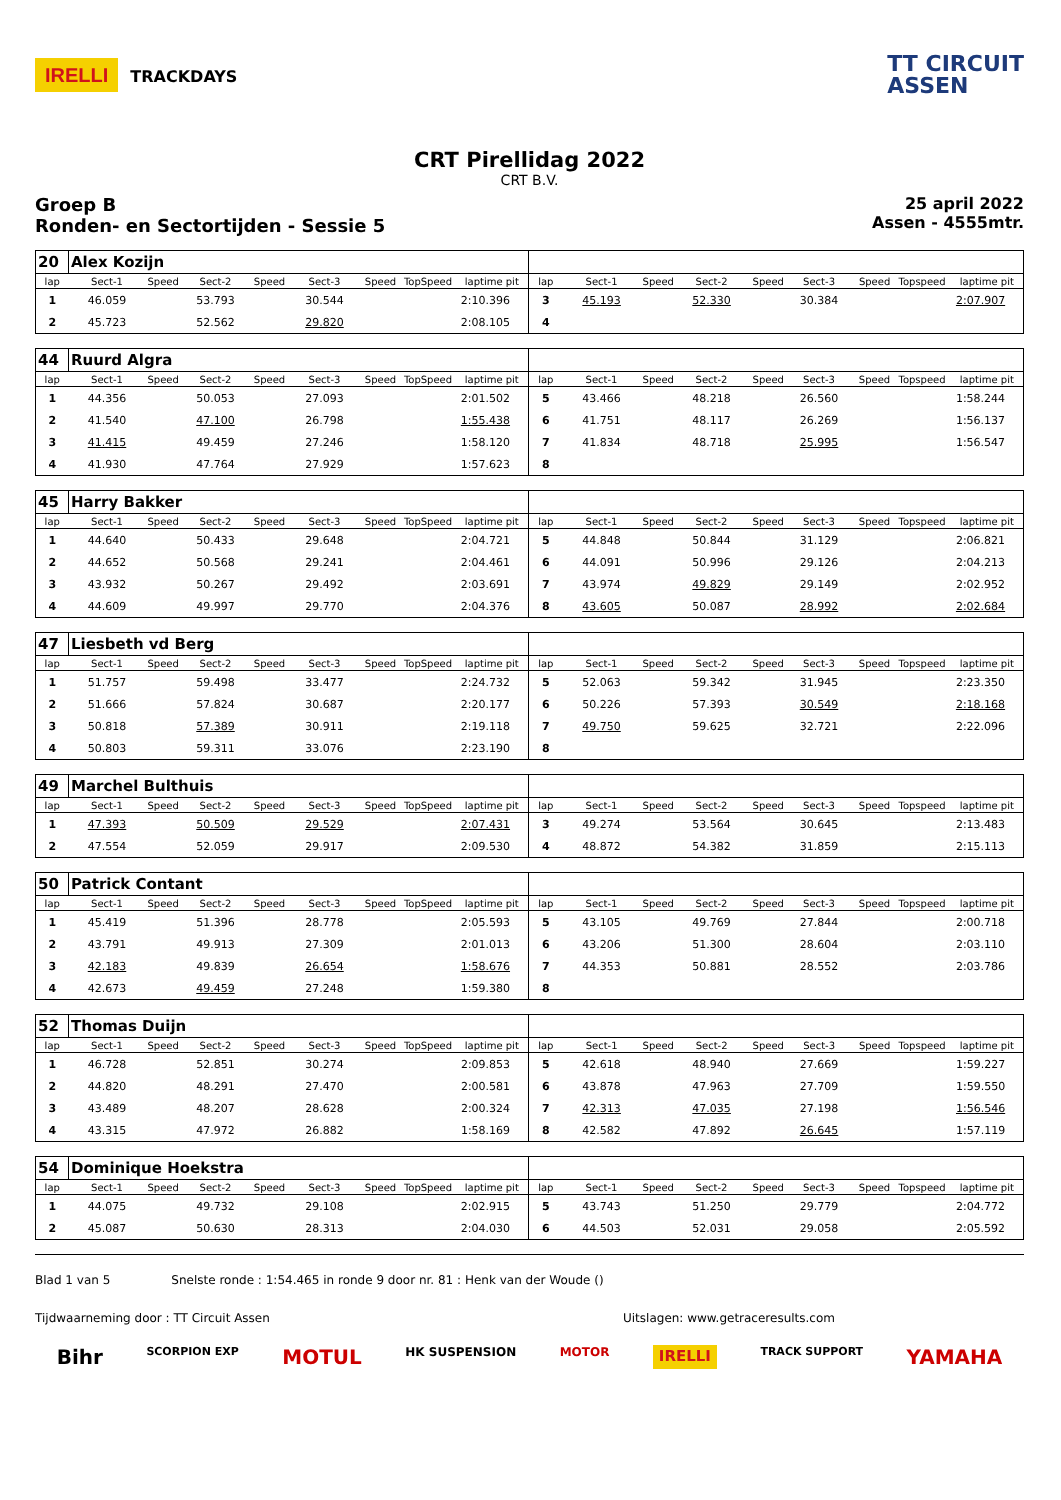IRELLI TRACKDAYS
TT CIRCUIT
ASSEN
CRT Pirellidag 2022
CRT B.V.
Groep B
Ronden- en Sectortijden - Sessie 5
25 april 2022
Assen - 4555mtr.
| 20 | Alex Kozijn | | | | | | | | | | | | | | | | |
| lap | Sect-1 | Speed | Sect-2 | Speed | Sect-3 | Speed | TopSpeed | laptime pit | lap | Sect-1 | Speed | Sect-2 | Speed | Sect-3 | Speed | Topspeed | laptime pit |
| 1 | 46.059 | | 53.793 | | 30.544 | | | 2:10.396 | 3 | 45.193 | | 52.330 | | 30.384 | | | 2:07.907 |
| 2 | 45.723 | | 52.562 | | 29.820 | | | 2:08.105 | 4 | | | | | | | | |
| 44 | Ruurd Algra | | | | | | | | | | | | | | | | |
| lap | Sect-1 | Speed | Sect-2 | Speed | Sect-3 | Speed | TopSpeed | laptime pit | lap | Sect-1 | Speed | Sect-2 | Speed | Sect-3 | Speed | Topspeed | laptime pit |
| 1 | 44.356 | | 50.053 | | 27.093 | | | 2:01.502 | 5 | 43.466 | | 48.218 | | 26.560 | | | 1:58.244 |
| 2 | 41.540 | | 47.100 | | 26.798 | | | 1:55.438 | 6 | 41.751 | | 48.117 | | 26.269 | | | 1:56.137 |
| 3 | 41.415 | | 49.459 | | 27.246 | | | 1:58.120 | 7 | 41.834 | | 48.718 | | 25.995 | | | 1:56.547 |
| 4 | 41.930 | | 47.764 | | 27.929 | | | 1:57.623 | 8 | | | | | | | | |
| 45 | Harry Bakker | | | | | | | | | | | | | | | | |
| lap | Sect-1 | Speed | Sect-2 | Speed | Sect-3 | Speed | TopSpeed | laptime pit | lap | Sect-1 | Speed | Sect-2 | Speed | Sect-3 | Speed | Topspeed | laptime pit |
| 1 | 44.640 | | 50.433 | | 29.648 | | | 2:04.721 | 5 | 44.848 | | 50.844 | | 31.129 | | | 2:06.821 |
| 2 | 44.652 | | 50.568 | | 29.241 | | | 2:04.461 | 6 | 44.091 | | 50.996 | | 29.126 | | | 2:04.213 |
| 3 | 43.932 | | 50.267 | | 29.492 | | | 2:03.691 | 7 | 43.974 | | 49.829 | | 29.149 | | | 2:02.952 |
| 4 | 44.609 | | 49.997 | | 29.770 | | | 2:04.376 | 8 | 43.605 | | 50.087 | | 28.992 | | | 2:02.684 |
| 47 | Liesbeth vd Berg | | | | | | | | | | | | | | | | |
| lap | Sect-1 | Speed | Sect-2 | Speed | Sect-3 | Speed | TopSpeed | laptime pit | lap | Sect-1 | Speed | Sect-2 | Speed | Sect-3 | Speed | Topspeed | laptime pit |
| 1 | 51.757 | | 59.498 | | 33.477 | | | 2:24.732 | 5 | 52.063 | | 59.342 | | 31.945 | | | 2:23.350 |
| 2 | 51.666 | | 57.824 | | 30.687 | | | 2:20.177 | 6 | 50.226 | | 57.393 | | 30.549 | | | 2:18.168 |
| 3 | 50.818 | | 57.389 | | 30.911 | | | 2:19.118 | 7 | 49.750 | | 59.625 | | 32.721 | | | 2:22.096 |
| 4 | 50.803 | | 59.311 | | 33.076 | | | 2:23.190 | 8 | | | | | | | | |
| 49 | Marchel Bulthuis | | | | | | | | | | | | | | | | |
| lap | Sect-1 | Speed | Sect-2 | Speed | Sect-3 | Speed | TopSpeed | laptime pit | lap | Sect-1 | Speed | Sect-2 | Speed | Sect-3 | Speed | Topspeed | laptime pit |
| 1 | 47.393 | | 50.509 | | 29.529 | | | 2:07.431 | 3 | 49.274 | | 53.564 | | 30.645 | | | 2:13.483 |
| 2 | 47.554 | | 52.059 | | 29.917 | | | 2:09.530 | 4 | 48.872 | | 54.382 | | 31.859 | | | 2:15.113 |
| 50 | Patrick Contant | | | | | | | | | | | | | | | | |
| lap | Sect-1 | Speed | Sect-2 | Speed | Sect-3 | Speed | TopSpeed | laptime pit | lap | Sect-1 | Speed | Sect-2 | Speed | Sect-3 | Speed | Topspeed | laptime pit |
| 1 | 45.419 | | 51.396 | | 28.778 | | | 2:05.593 | 5 | 43.105 | | 49.769 | | 27.844 | | | 2:00.718 |
| 2 | 43.791 | | 49.913 | | 27.309 | | | 2:01.013 | 6 | 43.206 | | 51.300 | | 28.604 | | | 2:03.110 |
| 3 | 42.183 | | 49.839 | | 26.654 | | | 1:58.676 | 7 | 44.353 | | 50.881 | | 28.552 | | | 2:03.786 |
| 4 | 42.673 | | 49.459 | | 27.248 | | | 1:59.380 | 8 | | | | | | | | |
| 52 | Thomas Duijn | | | | | | | | | | | | | | | | |
| lap | Sect-1 | Speed | Sect-2 | Speed | Sect-3 | Speed | TopSpeed | laptime pit | lap | Sect-1 | Speed | Sect-2 | Speed | Sect-3 | Speed | Topspeed | laptime pit |
| 1 | 46.728 | | 52.851 | | 30.274 | | | 2:09.853 | 5 | 42.618 | | 48.940 | | 27.669 | | | 1:59.227 |
| 2 | 44.820 | | 48.291 | | 27.470 | | | 2:00.581 | 6 | 43.878 | | 47.963 | | 27.709 | | | 1:59.550 |
| 3 | 43.489 | | 48.207 | | 28.628 | | | 2:00.324 | 7 | 42.313 | | 47.035 | | 27.198 | | | 1:56.546 |
| 4 | 43.315 | | 47.972 | | 26.882 | | | 1:58.169 | 8 | 42.582 | | 47.892 | | 26.645 | | | 1:57.119 |
| 54 | Dominique Hoekstra | | | | | | | | | | | | | | | | |
| lap | Sect-1 | Speed | Sect-2 | Speed | Sect-3 | Speed | TopSpeed | laptime pit | lap | Sect-1 | Speed | Sect-2 | Speed | Sect-3 | Speed | Topspeed | laptime pit |
| 1 | 44.075 | | 49.732 | | 29.108 | | | 2:02.915 | 5 | 43.743 | | 51.250 | | 29.779 | | | 2:04.772 |
| 2 | 45.087 | | 50.630 | | 28.313 | | | 2:04.030 | 6 | 44.503 | | 52.031 | | 29.058 | | | 2:05.592 |
Blad 1 van 5 Snelste ronde : 1:54.465 in ronde 9 door nr. 81 : Henk van der Woude ()
Tijdwaarneming door : TT Circuit Assen Uitslagen: www.getraceresults.com
Bihr SCORPION EXP MOTUL HK SUSPENSION MOTOR IRELLI TRACK SUPPORT YAMAHA